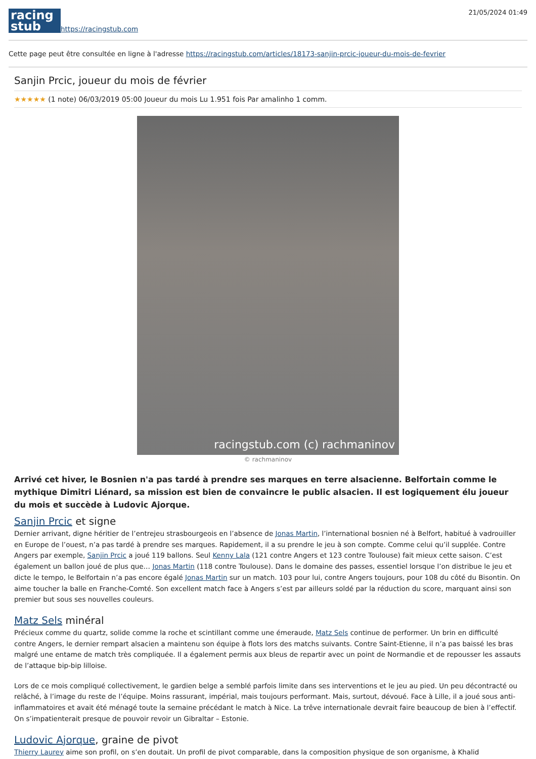racing
stub
https://racingstub.com
21/05/2024 01:49
Cette page peut être consultée en ligne à l'adresse https://racingstub.com/articles/18173-sanjin-prcic-joueur-du-mois-de-fevrier
Sanjin Prcic, joueur du mois de février
★★★★★ (1 note) 06/03/2019 05:00 Joueur du mois Lu 1.951 fois Par amalinho 1 comm.
racingstub.com (c) rachmaninov
© rachmaninov
Arrivé cet hiver, le Bosnien n'a pas tardé à prendre ses marques en terre alsacienne. Belfortain comme le mythique Dimitri Liénard, sa mission est bien de convaincre le public alsacien. Il est logiquement élu joueur du mois et succède à Ludovic Ajorque.
Sanjin Prcic et signe
Dernier arrivant, digne héritier de l’entrejeu strasbourgeois en l’absence de Jonas Martin, l’international bosnien né à Belfort, habitué à vadrouiller en Europe de l’ouest, n’a pas tardé à prendre ses marques. Rapidement, il a su prendre le jeu à son compte. Comme celui qu’il supplée. Contre Angers par exemple, Sanjin Prcic a joué 119 ballons. Seul Kenny Lala (121 contre Angers et 123 contre Toulouse) fait mieux cette saison. C’est également un ballon joué de plus que… Jonas Martin (118 contre Toulouse). Dans le domaine des passes, essentiel lorsque l’on distribue le jeu et dicte le tempo, le Belfortain n’a pas encore égalé Jonas Martin sur un match. 103 pour lui, contre Angers toujours, pour 108 du côté du Bisontin. On aime toucher la balle en Franche-Comté. Son excellent match face à Angers s’est par ailleurs soldé par la réduction du score, marquant ainsi son premier but sous ses nouvelles couleurs.
Matz Sels minéral
Précieux comme du quartz, solide comme la roche et scintillant comme une émeraude, Matz Sels continue de performer. Un brin en difficulté contre Angers, le dernier rempart alsacien a maintenu son équipe à flots lors des matchs suivants. Contre Saint-Etienne, il n’a pas baissé les bras malgré une entame de match très compliquée. Il a également permis aux bleus de repartir avec un point de Normandie et de repousser les assauts de l’attaque bip-bip lilloise.
Lors de ce mois compliqué collectivement, le gardien belge a semblé parfois limite dans ses interventions et le jeu au pied. Un peu décontracté ou relâché, à l’image du reste de l’équipe. Moins rassurant, impérial, mais toujours performant. Mais, surtout, dévoué. Face à Lille, il a joué sous anti-inflammatoires et avait été ménagé toute la semaine précédant le match à Nice. La trêve internationale devrait faire beaucoup de bien à l’effectif. On s’impatienterait presque de pouvoir revoir un Gibraltar – Estonie.
Ludovic Ajorque, graine de pivot
Thierry Laurey aime son profil, on s’en doutait. Un profil de pivot comparable, dans la composition physique de son organisme, à Khalid